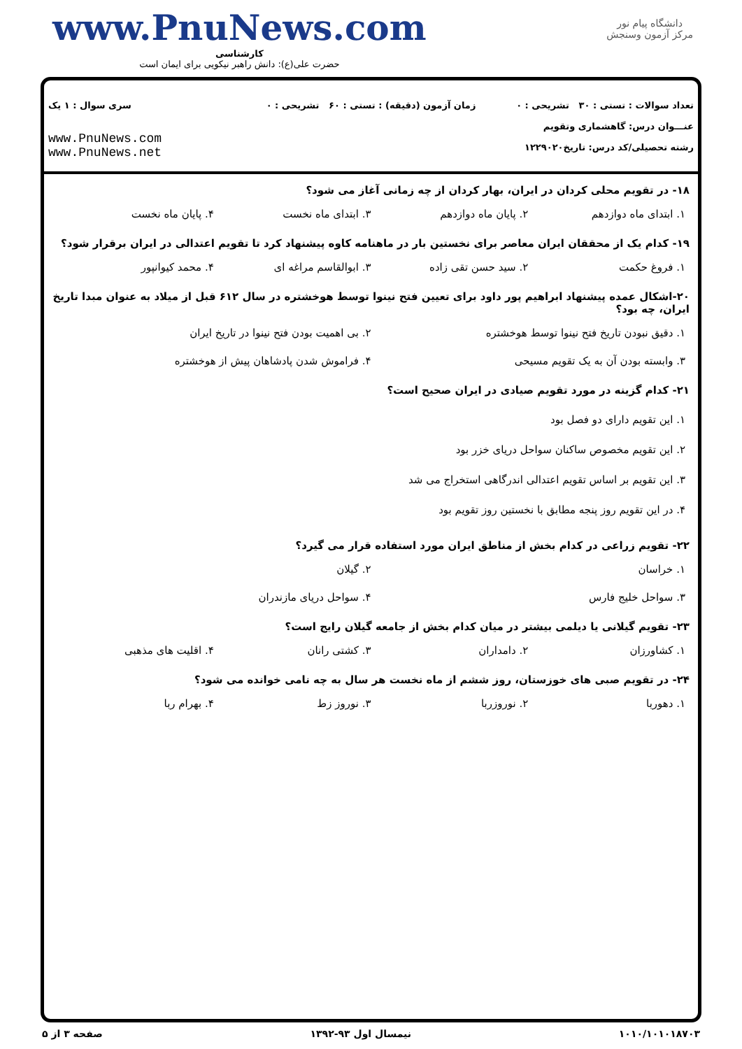دانشگاه پیام نور
مرکز آزمون وسنجش
www.PnuNews.com
کارشناسی
حضرت علی(ع): دانش راهبر نیکویی برای ایمان است
تعداد سوالات : تستی : ۳۰ تشریحی : ۰
عنـــوان درس: گاهشماری وتقویم
رشته تحصیلی/کد درس: تاریخ۱۲۲۹۰۲۰
زمان آزمون (دقیقه) : تستی : ۶۰ تشریحی : ۰
سری سوال : ۱ یک
www.PnuNews.com
www.PnuNews.net
۱۸- در تقویم محلی کردان در ایران، بهار کردان از چه زمانی آغاز می شود؟
۱. ابتدای ماه دوازدهم ۲. پایان ماه دوازدهم ۳. ابتدای ماه نخست ۴. پایان ماه نخست
۱۹- کدام یک از محققان ایران معاصر برای نخستین بار در ماهنامه کاوه پیشنهاد کرد تا تقویم اعتدالی در ایران برقرار شود؟
۱. فروغ حکمت ۲. سید حسن تقی زاده ۳. ابوالقاسم مراغه ای ۴. محمد کیوانپور
۲۰-اشکال عمده پیشنهاد ابراهیم پور داود برای تعیین فتح نینوا توسط هوخشتره در سال ۶۱۲ قبل از میلاد به عنوان مبدا تاریخ ایران، چه بود؟
۱. دقیق نبودن تاریخ فتح نینوا توسط هوخشتره ۲. بی اهمیت بودن فتح نینوا در تاریخ ایران ۳. وابسته بودن آن به یک تقویم مسیحی ۴. فراموش شدن پادشاهان پیش از هوخشتره
۲۱- کدام گزینه در مورد تقویم صیادی در ایران صحیح است؟
۱. این تقویم دارای دو فصل بود
۲. این تقویم مخصوص ساکنان سواحل دریای خزر بود
۳. این تقویم بر اساس تقویم اعتدالی اندرگاهی استخراج می شد
۴. در این تقویم روز پنجه مطابق با نخستین روز تقویم بود
۲۲- تقویم زراعی در کدام بخش از مناطق ایران مورد استفاده قرار می گیرد؟
۱. خراسان ۲. گیلان ۳. سواحل خلیج فارس ۴. سواحل دریای مازندران
۲۳- تقویم گیلانی یا دیلمی بیشتر در میان کدام بخش از جامعه گیلان رایج است؟
۱. کشاورزان ۲. دامداران ۳. کشتی رانان ۴. اقلیت های مذهبی
۲۴- در تقویم صبی های خوزستان، روز ششم از ماه نخست هر سال به چه نامی خوانده می شود؟
۱. دهوربا ۲. نوروزربا ۳. نوروز زط ۴. بهرام ربا
۱۰۱۰/۱۰۱۰۱۸۷۰۳ نیمسال اول ۹۳-۱۳۹۲ صفحه ۳ از ۵